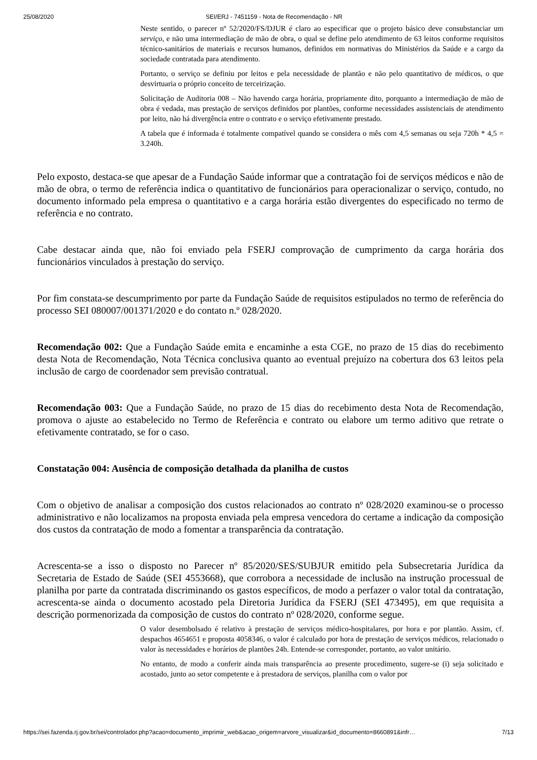25/08/2020 SEI/ERJ - 7451159 - Nota de Recomendação - NR
Neste sentido, o parecer nº 52/2020/FS/DJUR é claro ao especificar que o projeto básico deve consubstanciar um serviço, e não uma intermediação de mão de obra, o qual se define pelo atendimento de 63 leitos conforme requisitos técnico-sanitários de materiais e recursos humanos, definidos em normativas do Ministérios da Saúde e a cargo da sociedade contratada para atendimento.
Portanto, o serviço se definiu por leitos e pela necessidade de plantão e não pelo quantitativo de médicos, o que desvirtuaria o próprio conceito de terceirização.
Solicitação de Auditoria 008 – Não havendo carga horária, propriamente dito, porquanto a intermediação de mão de obra é vedada, mas prestação de serviços definidos por plantões, conforme necessidades assistenciais de atendimento por leito, não há divergência entre o contrato e o serviço efetivamente prestado.
A tabela que é informada é totalmente compatível quando se considera o mês com 4,5 semanas ou seja 720h * 4,5 = 3.240h.
Pelo exposto, destaca-se que apesar de a Fundação Saúde informar que a contratação foi de serviços médicos e não de mão de obra, o termo de referência indica o quantitativo de funcionários para operacionalizar o serviço, contudo, no documento informado pela empresa o quantitativo e a carga horária estão divergentes do especificado no termo de referência e no contrato.
Cabe destacar ainda que, não foi enviado pela FSERJ comprovação de cumprimento da carga horária dos funcionários vinculados à prestação do serviço.
Por fim constata-se descumprimento por parte da Fundação Saúde de requisitos estipulados no termo de referência do processo SEI 080007/001371/2020 e do contato n.º 028/2020.
Recomendação 002: Que a Fundação Saúde emita e encaminhe a esta CGE, no prazo de 15 dias do recebimento desta Nota de Recomendação, Nota Técnica conclusiva quanto ao eventual prejuízo na cobertura dos 63 leitos pela inclusão de cargo de coordenador sem previsão contratual.
Recomendação 003: Que a Fundação Saúde, no prazo de 15 dias do recebimento desta Nota de Recomendação, promova o ajuste ao estabelecido no Termo de Referência e contrato ou elabore um termo aditivo que retrate o efetivamente contratado, se for o caso.
Constatação 004: Ausência de composição detalhada da planilha de custos
Com o objetivo de analisar a composição dos custos relacionados ao contrato nº 028/2020 examinou-se o processo administrativo e não localizamos na proposta enviada pela empresa vencedora do certame a indicação da composição dos custos da contratação de modo a fomentar a transparência da contratação.
Acrescenta-se a isso o disposto no Parecer nº 85/2020/SES/SUBJUR emitido pela Subsecretaria Jurídica da Secretaria de Estado de Saúde (SEI 4553668), que corrobora a necessidade de inclusão na instrução processual de planilha por parte da contratada discriminando os gastos específicos, de modo a perfazer o valor total da contratação, acrescenta-se ainda o documento acostado pela Diretoria Jurídica da FSERJ (SEI 473495), em que requisita a descrição pormenorizada da composição de custos do contrato nº 028/2020, conforme segue.
O valor desembolsado é relativo à prestação de serviços médico-hospitalares, por hora e por plantão. Assim, cf. despachos 4654651 e proposta 4058346, o valor é calculado por hora de prestação de serviços médicos, relacionado o valor às necessidades e horários de plantões 24h. Entende-se corresponder, portanto, ao valor unitário.
No entanto, de modo a conferir ainda mais transparência ao presente procedimento, sugere-se (i) seja solicitado e acostado, junto ao setor competente e à prestadora de serviços, planilha com o valor por
https://sei.fazenda.rj.gov.br/sei/controlador.php?acao=documento_imprimir_web&acao_origem=arvore_visualizar&id_documento=8660891&infr… 7/13